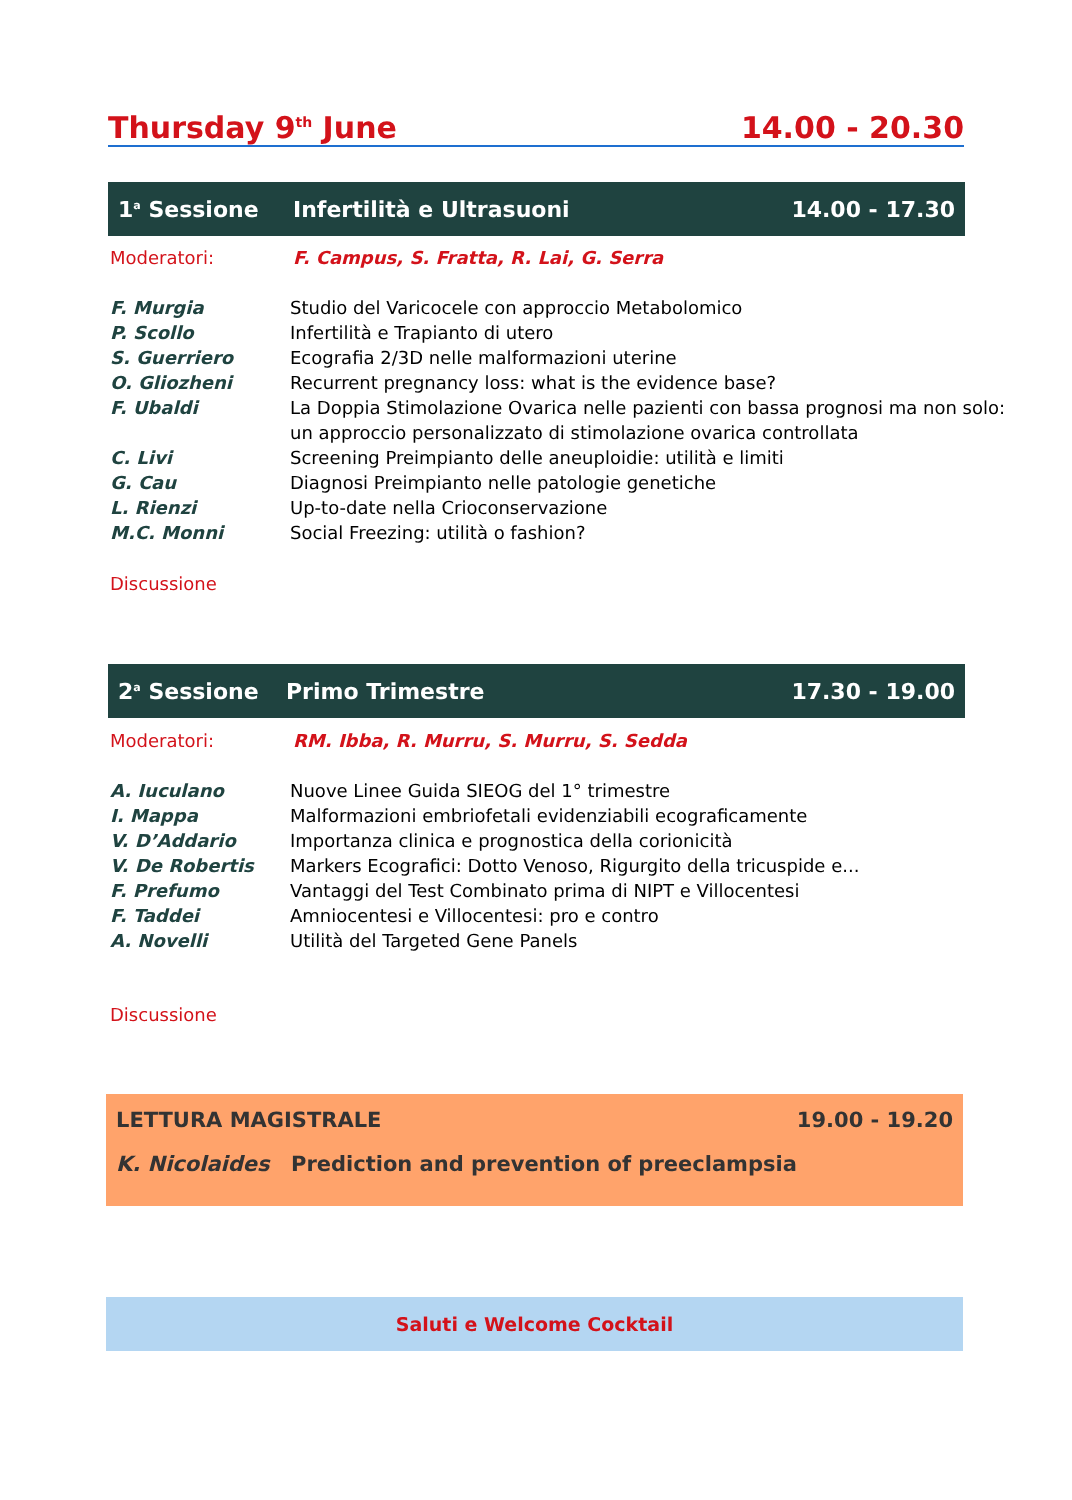Thursday 9<sup>th</sup> June 14.00 - 20.30
1<sup>a</sup> Sessione Infertilità e Ultrasuoni 14.00 - 17.30
Moderatori: F. Campus, S. Fratta, R. Lai, G. Serra
F. Murgia Studio del Varicocele con approccio Metabolomico
P. Scollo Infertilità e Trapianto di utero
S. Guerriero Ecografia 2/3D nelle malformazioni uterine
O. Gliozheni Recurrent pregnancy loss: what is the evidence base?
F. Ubaldi La Doppia Stimolazione Ovarica nelle pazienti con bassa prognosi ma non solo:
un approccio personalizzato di stimolazione ovarica controllata
C. Livi Screening Preimpianto delle aneuploidie: utilità e limiti
G. Cau Diagnosi Preimpianto nelle patologie genetiche
L. Rienzi Up-to-date nella Crioconservazione
M.C. Monni Social Freezing: utilità o fashion?
Discussione
2<sup>a</sup> Sessione Primo Trimestre 17.30 - 19.00
Moderatori: RM. Ibba, R. Murru, S. Murru, S. Sedda
A. Iuculano Nuove Linee Guida SIEOG del 1° trimestre
I. Mappa Malformazioni embriofetali evidenziabili ecograficamente
V. D’Addario Importanza clinica e prognostica della corionicità
V. De Robertis Markers Ecografici: Dotto Venoso, Rigurgito della tricuspide e...
F. Prefumo Vantaggi del Test Combinato prima di NIPT e Villocentesi
F. Taddei Amniocentesi e Villocentesi: pro e contro
A. Novelli Utilità del Targeted Gene Panels
Discussione
LETTURA MAGISTRALE 19.00 - 19.20
K. Nicolaides Prediction and prevention of preeclampsia
Saluti e Welcome Cocktail